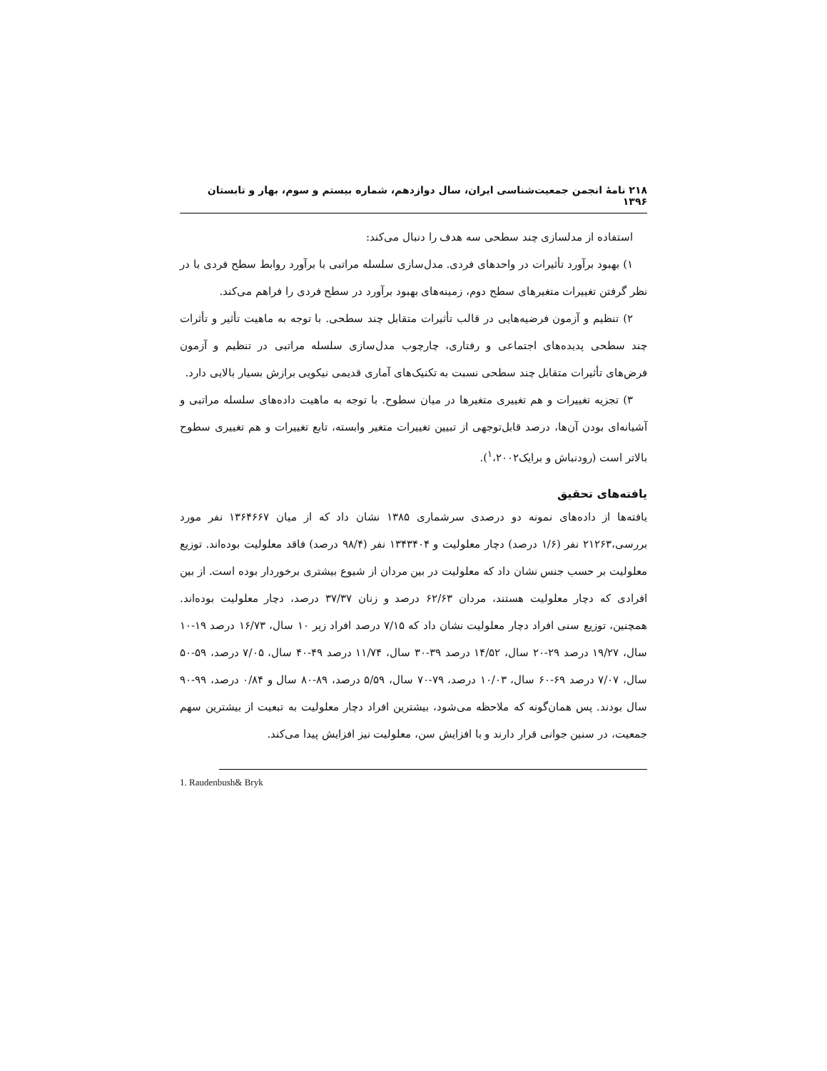۲۱۸ نامهٔ انجمن جمعیت‌شناسی ایران، سال دوازدهم، شماره بیستم و سوم، بهار و تابستان ۱۳۹۶
استفاده از مدلسازی چند سطحی سه هدف را دنبال می‌کند:
۱) بهبود برآورد تأثیرات در واحدهای فردی. مدل‌سازی سلسله مراتبی با برآورد روابط سطح فردی با در نظر گرفتن تغییرات متغیرهای سطح دوم، زمینه‌های بهبود برآورد در سطح فردی را فراهم می‌کند.
۲) تنظیم و آزمون فرضیه‌هایی در قالب تأثیرات متقابل چند سطحی. با توجه به ماهیت تأثیر و تأثرات چند سطحی پدیده‌های اجتماعی و رفتاری، چارچوب مدل‌سازی سلسله مراتبی در تنظیم و آزمون فرض‌های تأثیرات متقابل چند سطحی نسبت به تکنیک‌های آماری قدیمی نیکویی برازش بسیار بالایی دارد.
۳) تجزیه تغییرات و هم تغییری متغیرها در میان سطوح. با توجه به ماهیت داده‌های سلسله مراتبی و آشیانه‌ای بودن آن‌ها، درصد قابل‌توجهی از تبیین تغییرات متغیر وابسته، تابع تغییرات و هم تغییری سطوح بالاتر است (رودنباش و برایک<sup>۱</sup>،۲۰۰۲).
یافته‌های تحقیق
یافته‌ها از داده‌های نمونه دو درصدی سرشماری ۱۳۸۵ نشان داد که از میان ۱۳۶۴۶۶۷ نفر مورد بررسی،۲۱۲۶۳ نفر (۱/۶ درصد) دچار معلولیت و ۱۳۴۳۴۰۴ نفر (۹۸/۴ درصد) فاقد معلولیت بوده‌اند. توزیع معلولیت بر حسب جنس نشان داد که معلولیت در بین مردان از شیوع بیشتری برخوردار بوده است. از بین افرادی که دچار معلولیت هستند، مردان ۶۲/۶۳ درصد و زنان ۳۷/۳۷ درصد، دچار معلولیت بوده‌اند. همچنین، توزیع سنی افراد دچار معلولیت نشان داد که ۷/۱۵ درصد افراد زیر ۱۰ سال، ۱۶/۷۳ درصد ۱۹-۱۰ سال، ۱۹/۲۷ درصد ۲۹-۲۰ سال، ۱۴/۵۲ درصد ۳۹-۳۰ سال، ۱۱/۷۴ درصد ۴۹-۴۰ سال، ۷/۰۵ درصد، ۵۹-۵۰ سال، ۷/۰۷ درصد ۶۹-۶۰ سال، ۱۰/۰۳ درصد، ۷۹-۷۰ سال، ۵/۵۹ درصد، ۸۹-۸۰ سال و ۰/۸۴ درصد، ۹۹-۹۰ سال بودند. پس همان‌گونه که ملاحظه می‌شود، بیشترین افراد دچار معلولیت به تبعیت از بیشترین سهم جمعیت، در سنین جوانی قرار دارند و با افزایش سن، معلولیت نیز افزایش پیدا می‌کند.
1. Raudenbush& Bryk